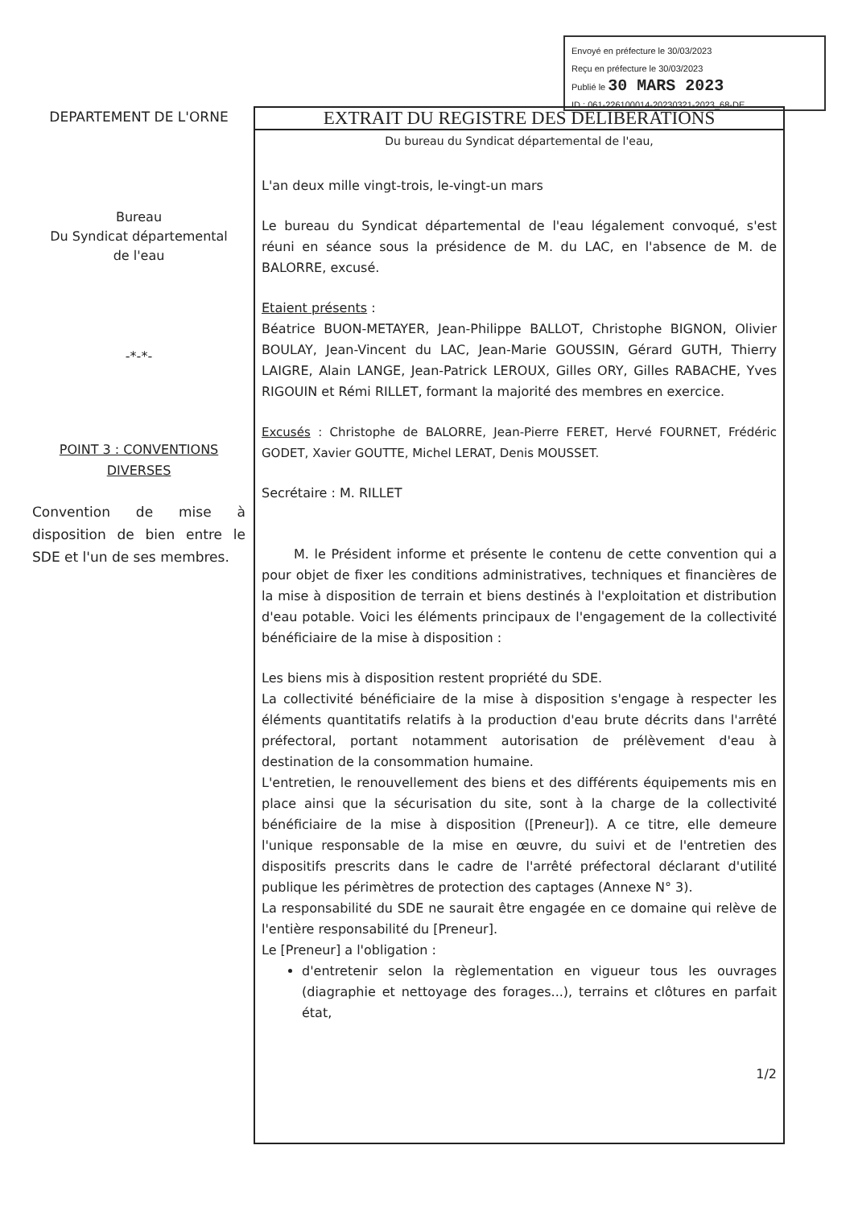Envoyé en préfecture le 30/03/2023
Reçu en préfecture le 30/03/2023
Publié le 30 MARS 2023
ID : 061-226100014-20230321-2023_68-DE
DEPARTEMENT DE L'ORNE
Bureau
Du Syndicat départemental
de l'eau
-*-*-
POINT 3 : CONVENTIONS DIVERSES
Convention de mise à disposition de bien entre le SDE et l'un de ses membres.
EXTRAIT DU REGISTRE DES DELIBERATIONS
Du bureau du Syndicat départemental de l'eau,
L'an deux mille vingt-trois, le-vingt-un mars
Le bureau du Syndicat départemental de l'eau légalement convoqué, s'est réuni en séance sous la présidence de M. du LAC, en l'absence de M. de BALORRE, excusé.
Etaient présents :
Béatrice BUON-METAYER, Jean-Philippe BALLOT, Christophe BIGNON, Olivier BOULAY, Jean-Vincent du LAC, Jean-Marie GOUSSIN, Gérard GUTH, Thierry LAIGRE, Alain LANGE, Jean-Patrick LEROUX, Gilles ORY, Gilles RABACHE, Yves RIGOUIN et Rémi RILLET, formant la majorité des membres en exercice.
Excusés : Christophe de BALORRE, Jean-Pierre FERET, Hervé FOURNET, Frédéric GODET, Xavier GOUTTE, Michel LERAT, Denis MOUSSET.
Secrétaire : M. RILLET
M. le Président informe et présente le contenu de cette convention qui a pour objet de fixer les conditions administratives, techniques et financières de la mise à disposition de terrain et biens destinés à l'exploitation et distribution d'eau potable. Voici les éléments principaux de l'engagement de la collectivité bénéficiaire de la mise à disposition :
Les biens mis à disposition restent propriété du SDE.
La collectivité bénéficiaire de la mise à disposition s'engage à respecter les éléments quantitatifs relatifs à la production d'eau brute décrits dans l'arrêté préfectoral, portant notamment autorisation de prélèvement d'eau à destination de la consommation humaine.
L'entretien, le renouvellement des biens et des différents équipements mis en place ainsi que la sécurisation du site, sont à la charge de la collectivité bénéficiaire de la mise à disposition ([Preneur]). A ce titre, elle demeure l'unique responsable de la mise en œuvre, du suivi et de l'entretien des dispositifs prescrits dans le cadre de l'arrêté préfectoral déclarant d'utilité publique les périmètres de protection des captages (Annexe N° 3).
La responsabilité du SDE ne saurait être engagée en ce domaine qui relève de l'entière responsabilité du [Preneur].
Le [Preneur] a l'obligation :
d'entretenir selon la règlementation en vigueur tous les ouvrages (diagraphie et nettoyage des forages...), terrains et clôtures en parfait état,
1/2